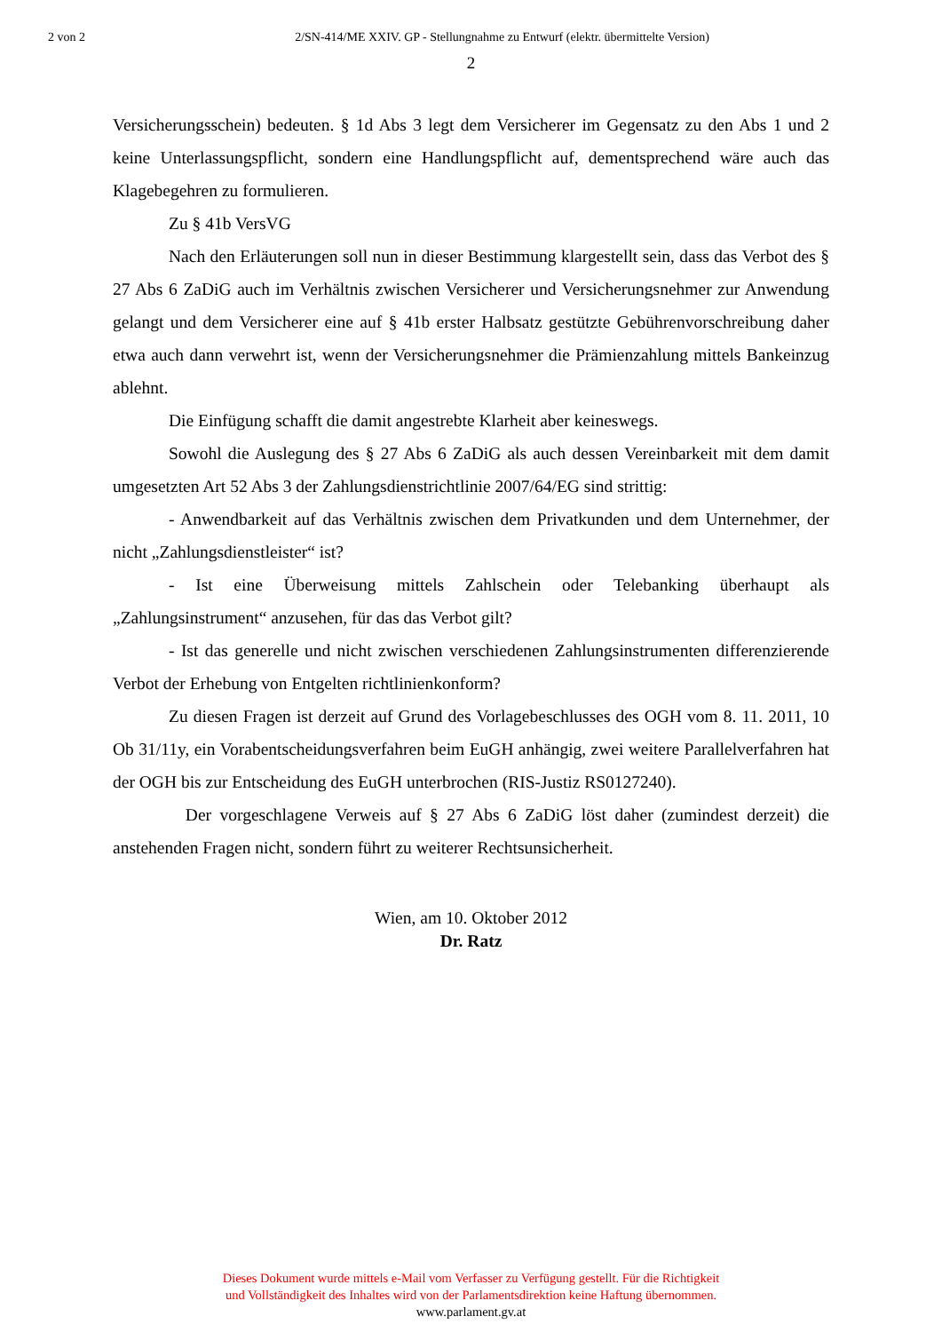2 von 2 2/SN-414/ME XXIV. GP - Stellungnahme zu Entwurf (elektr. übermittelte Version)
2
Versicherungsschein) bedeuten. § 1d Abs 3 legt dem Versicherer im Gegensatz zu den Abs 1 und 2 keine Unterlassungspflicht, sondern eine Handlungspflicht auf, dementsprechend wäre auch das Klagebegehren zu formulieren.
Zu § 41b VersVG
Nach den Erläuterungen soll nun in dieser Bestimmung klargestellt sein, dass das Verbot des § 27 Abs 6 ZaDiG auch im Verhältnis zwischen Versicherer und Versicherungsnehmer zur Anwendung gelangt und dem Versicherer eine auf § 41b erster Halbsatz gestützte Gebührenvorschreibung daher etwa auch dann verwehrt ist, wenn der Versicherungsnehmer die Prämienzahlung mittels Bankeinzug ablehnt.
Die Einfügung schafft die damit angestrebte Klarheit aber keineswegs.
Sowohl die Auslegung des § 27 Abs 6 ZaDiG als auch dessen Vereinbarkeit mit dem damit umgesetzten Art 52 Abs 3 der Zahlungsdienstrichtlinie 2007/64/EG sind strittig:
- Anwendbarkeit auf das Verhältnis zwischen dem Privatkunden und dem Unternehmer, der nicht „Zahlungsdienstleister“ ist?
- Ist eine Überweisung mittels Zahlschein oder Telebanking überhaupt als „Zahlungsinstrument“ anzusehen, für das das Verbot gilt?
- Ist das generelle und nicht zwischen verschiedenen Zahlungsinstrumenten differenzierende Verbot der Erhebung von Entgelten richtlinienkonform?
Zu diesen Fragen ist derzeit auf Grund des Vorlagebeschlusses des OGH vom 8. 11. 2011, 10 Ob 31/11y, ein Vorabentscheidungsverfahren beim EuGH anhängig, zwei weitere Parallelverfahren hat der OGH bis zur Entscheidung des EuGH unterbrochen (RIS-Justiz RS0127240).
Der vorgeschlagene Verweis auf § 27 Abs 6 ZaDiG löst daher (zumindest derzeit) die anstehenden Fragen nicht, sondern führt zu weiterer Rechtsunsicherheit.
Wien, am 10. Oktober 2012
Dr. Ratz
Dieses Dokument wurde mittels e-Mail vom Verfasser zu Verfügung gestellt. Für die Richtigkeit
und Vollständigkeit des Inhaltes wird von der Parlamentsdirektion keine Haftung übernommen.
www.parlament.gv.at